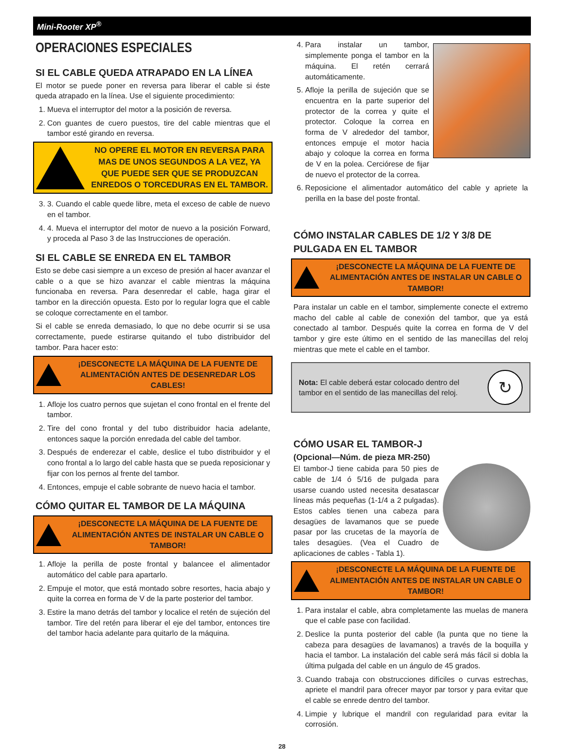Mini-Rooter XP<sup>®</sup>
OPERACIONES ESPECIALES
SI EL CABLE QUEDA ATRAPADO EN LA LÍNEA
El motor se puede poner en reversa para liberar el cable si éste queda atrapado en la línea. Use el siguiente procedimiento:
1. Mueva el interruptor del motor a la posición de reversa.
2. Con guantes de cuero puestos, tire del cable mientras que el tambor esté girando en reversa.
NO OPERE EL MOTOR EN REVERSA PARA MAS DE UNOS SEGUNDOS A LA VEZ, YA QUE PUEDE SER QUE SE PRODUZCAN ENREDOS O TORCEDURAS EN EL TAMBOR.
3. 3. Cuando el cable quede libre, meta el exceso de cable de nuevo en el tambor.
4. 4. Mueva el interruptor del motor de nuevo a la posición Forward, y proceda al Paso 3 de las Instrucciones de operación.
SI EL CABLE SE ENREDA EN EL TAMBOR
Esto se debe casi siempre a un exceso de presión al hacer avanzar el cable o a que se hizo avanzar el cable mientras la máquina funcionaba en reversa. Para desenredar el cable, haga girar el tambor en la dirección opuesta. Esto por lo regular logra que el cable se coloque correctamente en el tambor.
Si el cable se enreda demasiado, lo que no debe ocurrir si se usa correctamente, puede estirarse quitando el tubo distribuidor del tambor. Para hacer esto:
¡DESCONECTE LA MÁQUINA DE LA FUENTE DE ALIMENTACIÓN ANTES DE DESENREDAR LOS CABLES!
1. Afloje los cuatro pernos que sujetan el cono frontal en el frente del tambor.
2. Tire del cono frontal y del tubo distribuidor hacia adelante, entonces saque la porción enredada del cable del tambor.
3. Después de enderezar el cable, deslice el tubo distribuidor y el cono frontal a lo largo del cable hasta que se pueda reposicionar y fijar con los pernos al frente del tambor.
4. Entonces, empuje el cable sobrante de nuevo hacia el tambor.
CÓMO QUITAR EL TAMBOR DE LA MÁQUINA
¡DESCONECTE LA MÁQUINA DE LA FUENTE DE ALIMENTACIÓN ANTES DE INSTALAR UN CABLE O TAMBOR!
1. Afloje la perilla de poste frontal y balancee el alimentador automático del cable para apartarlo.
2. Empuje el motor, que está montado sobre resortes, hacia abajo y quite la correa en forma de V de la parte posterior del tambor.
3. Estire la mano detrás del tambor y localice el retén de sujeción del tambor. Tire del retén para liberar el eje del tambor, entonces tire del tambor hacia adelante para quitarlo de la máquina.
4. Para instalar un tambor, simplemente ponga el tambor en la máquina. El retén cerrará automáticamente.
5. Afloje la perilla de sujeción que se encuentra en la parte superior del protector de la correa y quite el protector. Coloque la correa en forma de V alrededor del tambor, entonces empuje el motor hacia abajo y coloque la correa en forma de V en la polea. Cerciórese de fijar de nuevo el protector de la correa.
6. Reposicione el alimentador automático del cable y apriete la perilla en la base del poste frontal.
CÓMO INSTALAR CABLES DE 1/2 Y 3/8 DE PULGADA EN EL TAMBOR
¡DESCONECTE LA MÁQUINA DE LA FUENTE DE ALIMENTACIÓN ANTES DE INSTALAR UN CABLE O TAMBOR!
Para instalar un cable en el tambor, simplemente conecte el extremo macho del cable al cable de conexión del tambor, que ya está conectado al tambor. Después quite la correa en forma de V del tambor y gire este último en el sentido de las manecillas del reloj mientras que mete el cable en el tambor.
Nota: El cable deberá estar colocado dentro del tambor en el sentido de las manecillas del reloj.
↻
CÓMO USAR EL TAMBOR-J
(Opcional—Núm. de pieza MR-250)
El tambor-J tiene cabida para 50 pies de cable de 1/4 ó 5/16 de pulgada para usarse cuando usted necesita desatascar líneas más pequeñas (1-1/4 a 2 pulgadas). Estos cables tienen una cabeza para desagües de lavamanos que se puede pasar por las crucetas de la mayoría de tales desagües. (Vea el Cuadro de aplicaciones de cables - Tabla 1).
¡DESCONECTE LA MÁQUINA DE LA FUENTE DE ALIMENTACIÓN ANTES DE INSTALAR UN CABLE O TAMBOR!
1. Para instalar el cable, abra completamente las muelas de manera que el cable pase con facilidad.
2. Deslice la punta posterior del cable (la punta que no tiene la cabeza para desagües de lavamanos) a través de la boquilla y hacia el tambor. La instalación del cable será más fácil si dobla la última pulgada del cable en un ángulo de 45 grados.
3. Cuando trabaja con obstrucciones difíciles o curvas estrechas, apriete el mandril para ofrecer mayor par torsor y para evitar que el cable se enrede dentro del tambor.
4. Limpie y lubrique el mandril con regularidad para evitar la corrosión.
28